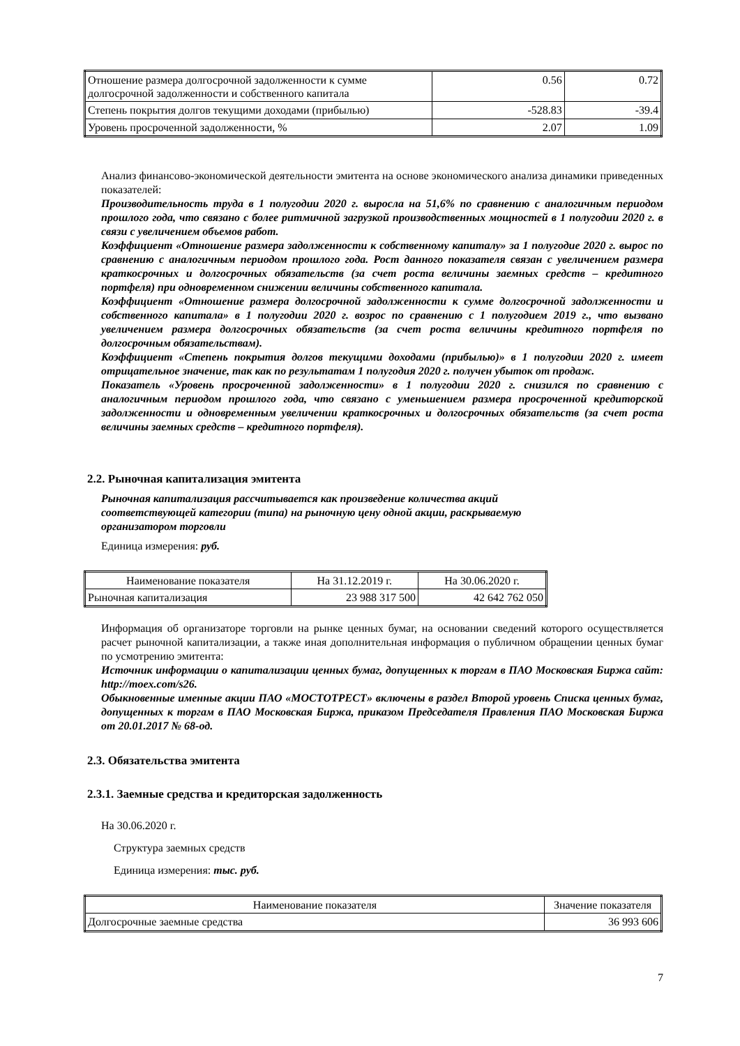| Отношение размера долгосрочной задолженности к сумме долгосрочной задолженности и собственного капитала | 0.56 | 0.72 |
| Степень покрытия долгов текущими доходами (прибылью) | -528.83 | -39.4 |
| Уровень просроченной задолженности, % | 2.07 | 1.09 |
Анализ финансово-экономической деятельности эмитента на основе экономического анализа динамики приведенных показателей:
Производительность труда в 1 полугодии 2020 г. выросла на 51,6% по сравнению с аналогичным периодом прошлого года, что связано с более ритмичной загрузкой производственных мощностей в 1 полугодии 2020 г. в связи с увеличением объемов работ.
Коэффициент «Отношение размера задолженности к собственному капиталу» за 1 полугодие 2020 г. вырос по сравнению с аналогичным периодом прошлого года. Рост данного показателя связан с увеличением размера краткосрочных и долгосрочных обязательств (за счет роста величины заемных средств – кредитного портфеля) при одновременном снижении величины собственного капитала.
Коэффициент «Отношение размера долгосрочной задолженности к сумме долгосрочной задолженности и собственного капитала» в 1 полугодии 2020 г. возрос по сравнению с 1 полугодием 2019 г., что вызвано увеличением размера долгосрочных обязательств (за счет роста величины кредитного портфеля по долгосрочным обязательствам).
Коэффициент «Степень покрытия долгов текущими доходами (прибылью)» в 1 полугодии 2020 г. имеет отрицательное значение, так как по результатам 1 полугодия 2020 г. получен убыток от продаж.
Показатель «Уровень просроченной задолженности» в 1 полугодии 2020 г. снизился по сравнению с аналогичным периодом прошлого года, что связано с уменьшением размера просроченной кредиторской задолженности и одновременным увеличении краткосрочных и долгосрочных обязательств (за счет роста величины заемных средств – кредитного портфеля).
2.2. Рыночная капитализация эмитента
Рыночная капитализация рассчитывается как произведение количества акций соответствующей категории (типа) на рыночную цену одной акции, раскрываемую организатором торговли
Единица измерения: руб.
| Наименование показателя | На 31.12.2019 г. | На 30.06.2020 г. |
| Рыночная капитализация | 23 988 317 500 | 42 642 762 050 |
Информация об организаторе торговли на рынке ценных бумаг, на основании сведений которого осуществляется расчет рыночной капитализации, а также иная дополнительная информация о публичном обращении ценных бумаг по усмотрению эмитента:
Источник информации о капитализации ценных бумаг, допущенных к торгам в ПАО Московская Биржа сайт: http://moex.com/s26.
Обыкновенные именные акции ПАО «МОСТОТРЕСТ» включены в раздел Второй уровень Списка ценных бумаг, допущенных к торгам в ПАО Московская Биржа, приказом Председателя Правления ПАО Московская Биржа от 20.01.2017 № 68-од.
2.3. Обязательства эмитента
2.3.1. Заемные средства и кредиторская задолженность
На 30.06.2020 г.
Структура заемных средств
Единица измерения: тыс. руб.
| Наименование показателя | Значение показателя |
| Долгосрочные заемные средства | 36 993 606 |
7